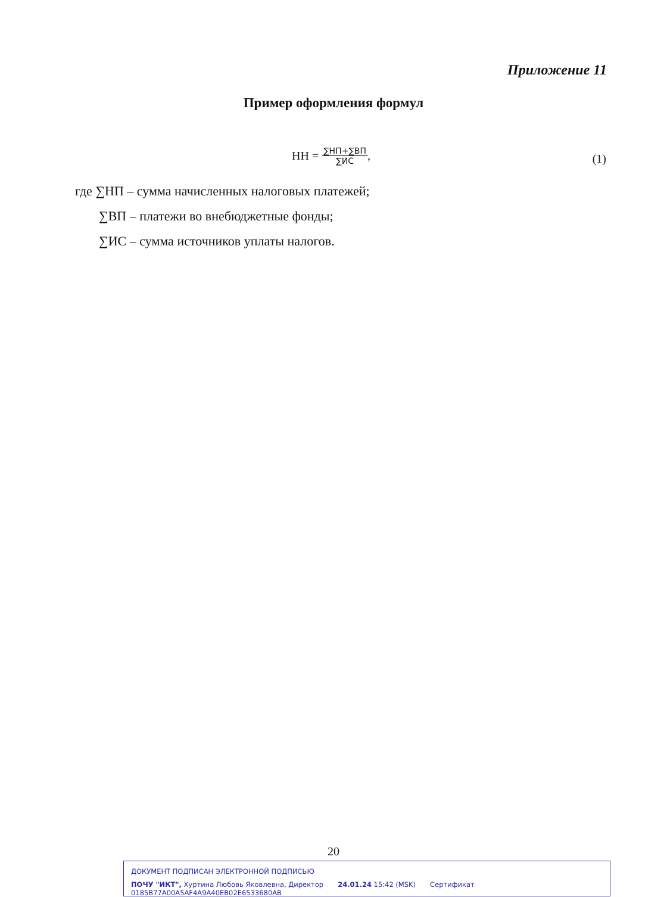Приложение 11
Пример оформления формул
НН =
∑НП+∑ВП
∑ИС
,
(1)
где ∑НП – сумма начисленных налоговых платежей;
∑ВП – платежи во внебюджетные фонды;
∑ИС – сумма источников уплаты налогов.
20
ДОКУМЕНТ ПОДПИСАН ЭЛЕКТРОННОЙ ПОДПИСЬЮ
ПОЧУ "ИКТ", Хуртина Любовь Яковлевна, Директор 24.01.24 15:42 (MSK) Сертификат 0185B77A00A5AF4A9A40EB02E6533680AB